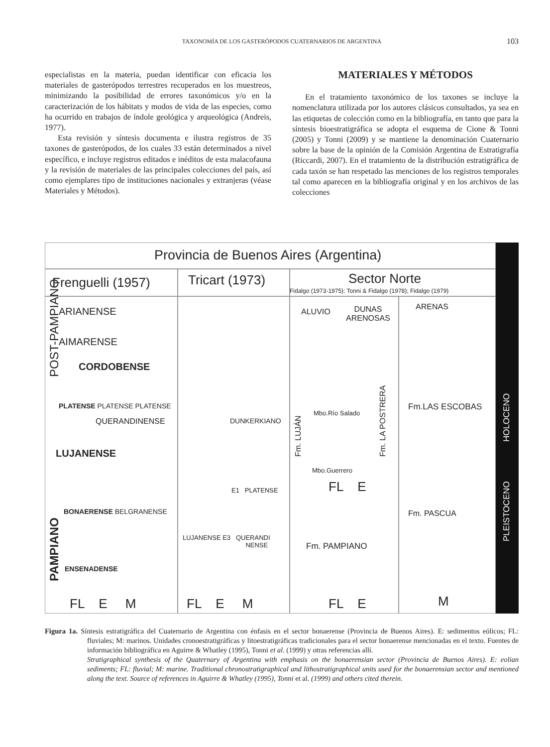TAXONOMÍA DE LOS GASTERÓPODOS CUATERNARIOS DE ARGENTINA
103
especialistas en la materia, puedan identificar con eficacia los materiales de gasterópodos terrestres recuperados en los muestreos, minimizando la posibilidad de errores taxonómicos y/o en la caracterización de los hábitats y modos de vida de las especies, como ha ocurrido en trabajos de índole geológica y arqueológica (Andreis, 1977).
Esta revisión y síntesis documenta e ilustra registros de 35 taxones de gasterópodos, de los cuales 33 están determinados a nivel específico, e incluye registros editados e inéditos de esta malacofauna y la revisión de materiales de las principales colecciones del país, así como ejemplares tipo de instituciones nacionales y extranjeras (véase Materiales y Métodos).
MATERIALES Y MÉTODOS
En el tratamiento taxonómico de los taxones se incluye la nomenclatura utilizada por los autores clásicos consultados, ya sea en las etiquetas de colección como en la bibliografía, en tanto que para la síntesis bioestratigráfica se adopta el esquema de Cione & Tonni (2005) y Tonni (2009) y se mantiene la denominación Cuaternario sobre la base de la opinión de la Comisión Argentina de Estratigrafía (Riccardi, 2007). En el tratamiento de la distribución estratigráfica de cada taxón se han respetado las menciones de los registros temporales tal como aparecen en la bibliografía original y en los archivos de las colecciones
Provincia de Buenos Aires (Argentina)
Frenguelli (1957) Tricart (1973) Sector Norte
Fidalgo (1973-1975); Tonni & Fidalgo (1978); Fidalgo (1979)
ARIANENSE
AIMARENSE
CORDOBENSE
PLATENSE PLATENSE PLATENSE
QUERANDINENSE
LUJANENSE
BONAERENSE BELGRANENSE
ENSENADENSE
FL E M
POST-PAMPIANO
PAMPIANO
DUNKERKIANO
E1 PLATENSE
LUJANENSE E3 QUERANDI
NENSE
FL E M
ALUVIO
DUNAS
ARENOSAS
Mbo.Río Salado
Mbo.Guerrero
FL E
Fm. LUJÁN Fm. LA POSTRERA
Fm. PAMPIANO
FL E
ARENAS
Fm.LAS ESCOBAS
Fm. PASCUA
M
HOLOCENO
PLEISTOCENO
Figura 1a. Síntesis estratigráfica del Cuaternario de Argentina con énfasis en el sector bonaerense (Provincia de Buenos Aires). E: sedimentos eólicos; FL: fluviales; M: marinos. Unidades cronoestratigráficas y litoestratigráficas tradicionales para el sector bonaerense mencionadas en el texto. Fuentes de información bibliográfica en Aguirre & Whatley (1995), Tonni et al. (1999) y otras referencias allí.
Stratigraphical synthesis of the Quaternary of Argentina with emphasis on the bonaerensian sector (Provincia de Buenos Aires). E: eolian sediments; FL: fluvial; M: marine. Traditional chronostratigraphical and lithostratigraphical units used for the bonaerensian sector and mentioned along the text. Source of references in Aguirre & Whatley (1995), Tonni et al. (1999) and others cited therein.